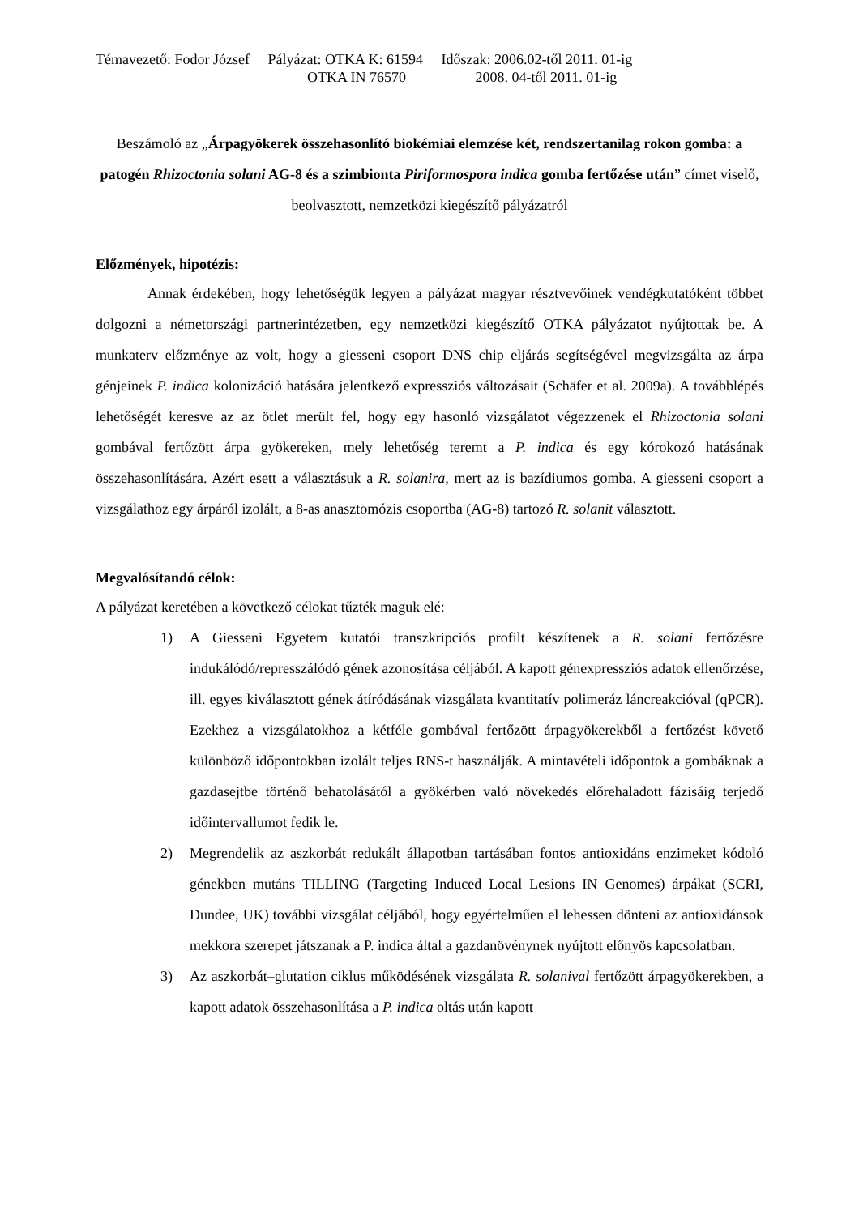Témavezető: Fodor József Pályázat: OTKA K: 61594 Időszak: 2006.02-től 2011. 01-ig
OTKA IN 76570 2008. 04-től 2011. 01-ig
Beszámoló az „Árpagyökerek összehasonlító biokémiai elemzése két, rendszertanilag rokon gomba: a patogén Rhizoctonia solani AG-8 és a szimbionta Piriformospora indica gomba fertőzése után” címet viselő, beolvasztott, nemzetközi kiegészítő pályázatról
Előzmények, hipotézis:
Annak érdekében, hogy lehetőségük legyen a pályázat magyar résztvevőinek vendégkutatóként többet dolgozni a németországi partnerintézetben, egy nemzetközi kiegészítő OTKA pályázatot nyújtottak be. A munkaterv előzménye az volt, hogy a giesseni csoport DNS chip eljárás segítségével megvizsgálta az árpa génjeinek P. indica kolonizáció hatására jelentkező expressziós változásait (Schäfer et al. 2009a). A továbblépés lehetőségét keresve az az ötlet merült fel, hogy egy hasonló vizsgálatot végezzenek el Rhizoctonia solani gombával fertőzött árpa gyökereken, mely lehetőség teremt a P. indica és egy kórokozó hatásának összehasonlítására. Azért esett a választásuk a R. solanira, mert az is bazídiumos gomba. A giesseni csoport a vizsgálathoz egy árpáról izolált, a 8-as anasztomózis csoportba (AG-8) tartozó R. solanit választott.
Megvalósítandó célok:
A pályázat keretében a következő célokat tűzték maguk elé:
1) A Giesseni Egyetem kutatói transzkripciós profilt készítenek a R. solani fertőzésre indukálódó/represszálódó gének azonosítása céljából. A kapott génexpressziós adatok ellenőrzése, ill. egyes kiválasztott gének átíródásának vizsgálata kvantitatív polimeráz láncreakcióval (qPCR). Ezekhez a vizsgálatokhoz a kétféle gombával fertőzött árpagyökerekből a fertőzést követő különböző időpontokban izolált teljes RNS-t használják. A mintavételi időpontok a gombáknak a gazdasejtbe történő behatolásától a gyökérben való növekedés előrehaladott fázisáig terjedő időintervallumot fedik le.
2) Megrendelik az aszkorbát redukált állapotban tartásában fontos antioxidáns enzimeket kódoló génekben mutáns TILLING (Targeting Induced Local Lesions IN Genomes) árpákat (SCRI, Dundee, UK) további vizsgálat céljából, hogy egyértelműen el lehessen dönteni az antioxidánsok mekkora szerepet játszanak a P. indica által a gazdanövénynek nyújtott előnyös kapcsolatban.
3) Az aszkorbát–glutation ciklus működésének vizsgálata R. solanival fertőzött árpagyökerekben, a kapott adatok összehasonlítása a P. indica oltás után kapott